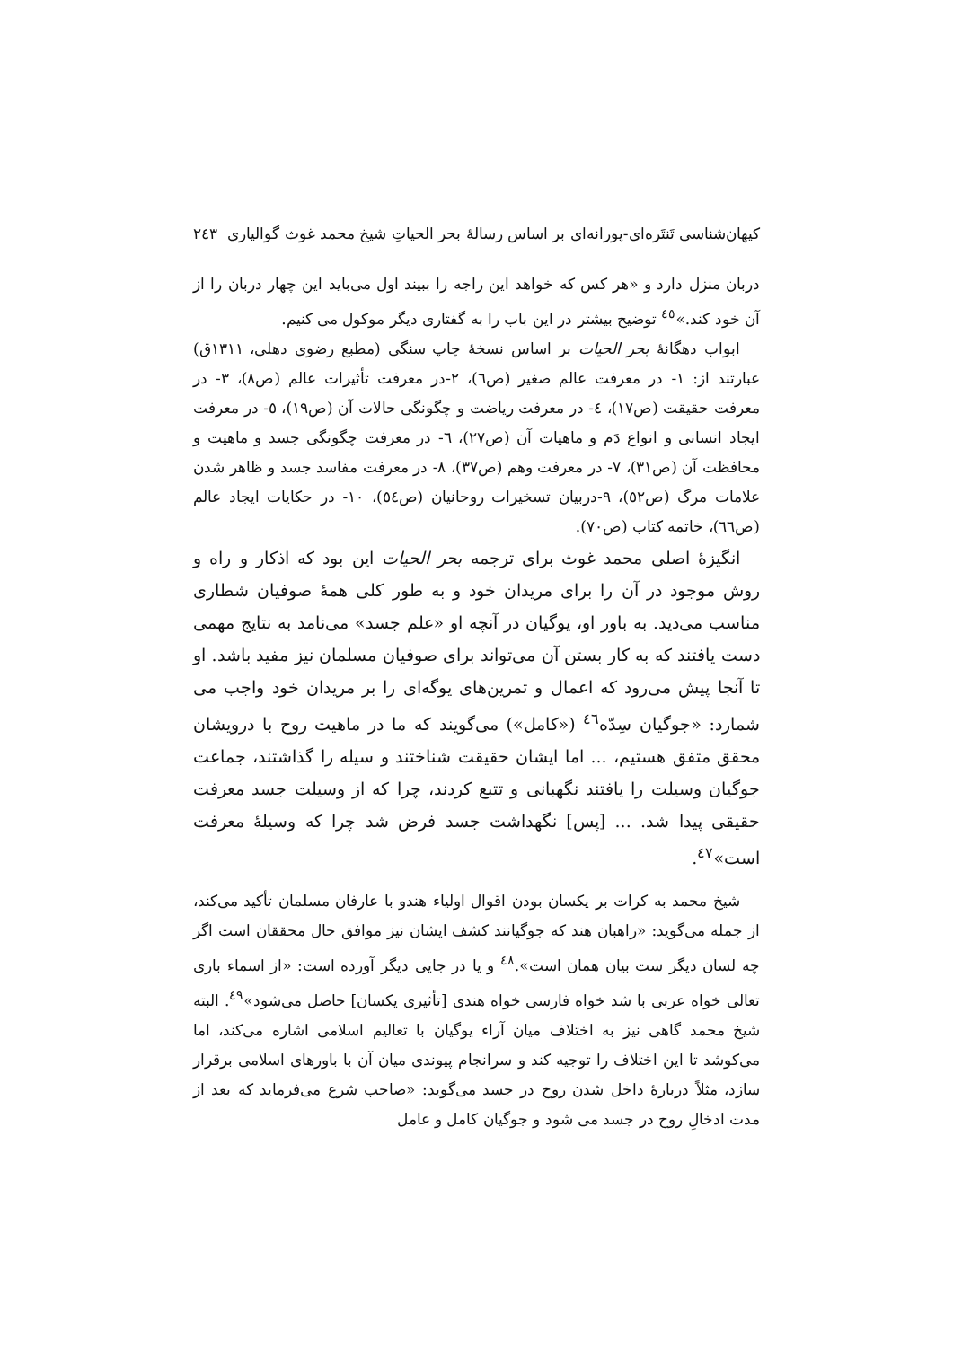کیهان‌شناسی تَنتَره‌ای-پورانه‌ای بر اساس رسالهٔ بحر الحیاتِ شیخ محمد غوث گوالیاری ٢٤٣
دربان منزل دارد و «هر کس که خواهد این راجه را ببیند اول می‌باید این چهار دربان را از آن خود کند.»<sup>٤٥</sup> توضیح بیشتر در این باب را به گفتاری دیگر موکول می کنیم.
ابواب دهگانهٔ بحر الحیات بر اساس نسخهٔ چاپ سنگی (مطبع رضوی دهلی، ١٣١١ق) عبارتند از: ١- در معرفت عالم صغیر (ص٦)، ٢-در معرفت تأثیرات عالم (ص٨)، ٣- در معرفت حقیقت (ص١٧)، ٤- در معرفت ریاضت و چگونگی حالات آن (ص١٩)، ٥- در معرفت ایجاد انسانی و انواع دَم و ماهیات آن (ص٢٧)، ٦- در معرفت چگونگی جسد و ماهیت و محافظت آن (ص٣١)، ٧- در معرفت وهم (ص٣٧)، ٨- در معرفت مفاسد جسد و ظاهر شدن علامات مرگ (ص٥٢)، ٩-دربیان تسخیرات روحانیان (ص٥٤)، ١٠- در حکایات ایجاد عالم (ص٦٦)، خاتمه کتاب (ص٧٠).
انگیزهٔ اصلی محمد غوث برای ترجمه بحر الحیات این بود که اذکار و راه و روش موجود در آن را برای مریدان خود و به طور کلی همهٔ صوفیان شطاری مناسب می‌دید. به باور او، یوگیان در آنچه او «علم جسد» می‌نامد به نتایج مهمی دست یافتند که به کار بستن آن می‌تواند برای صوفیان مسلمان نیز مفید باشد. او تا آنجا پیش می‌رود که اعمال و تمرین‌های یوگه‌ای را بر مریدان خود واجب می شمارد: «جوگیان سِدّه<sup>٤٦</sup> («کامل») می‌گویند که ما در ماهیت روح با درویشان محقق متفق هستیم، ... اما ایشان حقیقت شناختند و سیله را گذاشتند، جماعت جوگیان وسیلت را یافتند نگهبانی و تتبع کردند، چرا که از وسیلت جسد معرفت حقیقی پیدا شد. ... [پس] نگهداشت جسد فرض شد چرا که وسیلهٔ معرفت است»<sup>٤٧</sup>.
شیخ محمد به کرات بر یکسان بودن اقوال اولیاء هندو با عارفان مسلمان تأکید می‌کند، از جمله می‌گوید: «راهبان هند که جوگیانند کشف ایشان نیز موافق حال محققان است اگر چه لسان دیگر ست بیان همان است».<sup>٤٨</sup> و یا در جایی دیگر آورده است: «از اسماء باری تعالی خواه عربی با شد خواه فارسی خواه هندی [تأثیری یکسان] حاصل می‌شود»<sup>٤٩</sup>. البته شیخ محمد گاهی نیز به اختلاف میان آراء یوگیان با تعالیم اسلامی اشاره می‌کند، اما می‌کوشد تا این اختلاف را توجیه کند و سرانجام پیوندی میان آن با باورهای اسلامی برقرار سازد، مثلاً دربارهٔ داخل شدن روح در جسد می‌گوید: «صاحب شرع می‌فرماید که بعد از مدت ادخالِ روح در جسد می شود و جوگیان کامل و عامل